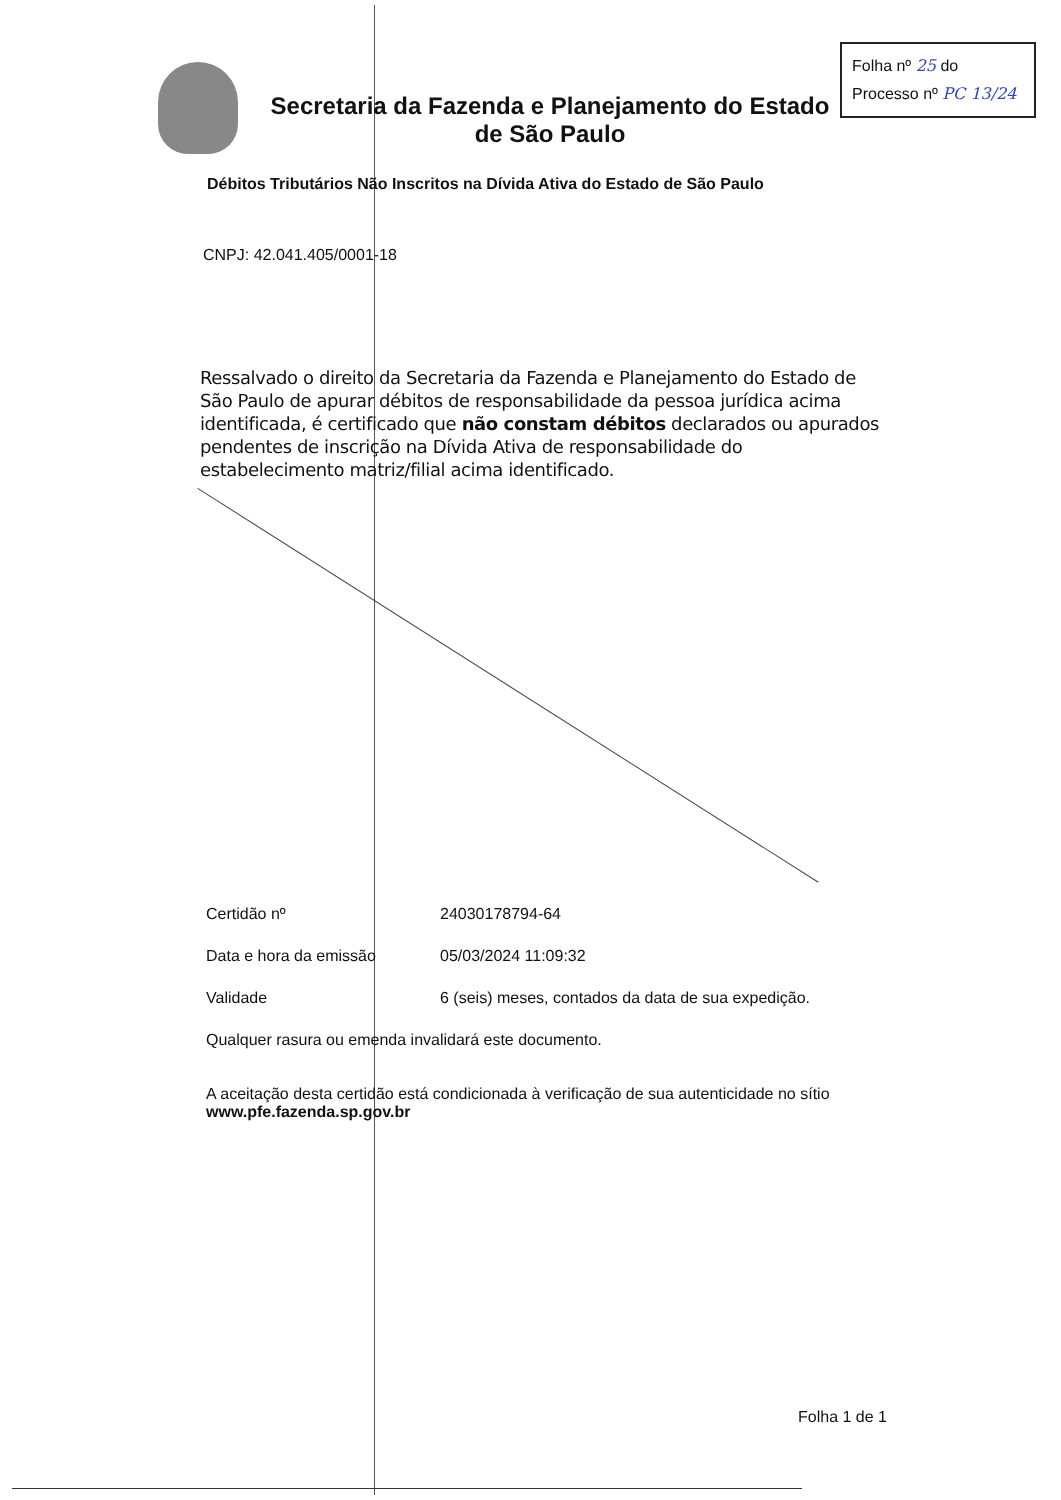Folha nº 25 do
Processo nº PC 13/24
Secretaria da Fazenda e Planejamento do Estado de São Paulo
Débitos Tributários Não Inscritos na Dívida Ativa do Estado de São Paulo
CNPJ: 42.041.405/0001-18
Ressalvado o direito da Secretaria da Fazenda e Planejamento do Estado de São Paulo de apurar débitos de responsabilidade da pessoa jurídica acima identificada, é certificado que não constam débitos declarados ou apurados pendentes de inscrição na Dívida Ativa de responsabilidade do estabelecimento matriz/filial acima identificado.
Certidão nº 24030178794-64
Data e hora da emissão 05/03/2024 11:09:32
Validade 6 (seis) meses, contados da data de sua expedição.
Qualquer rasura ou emenda invalidará este documento.
A aceitação desta certidão está condicionada à verificação de sua autenticidade no sítio
www.pfe.fazenda.sp.gov.br
Folha 1 de 1